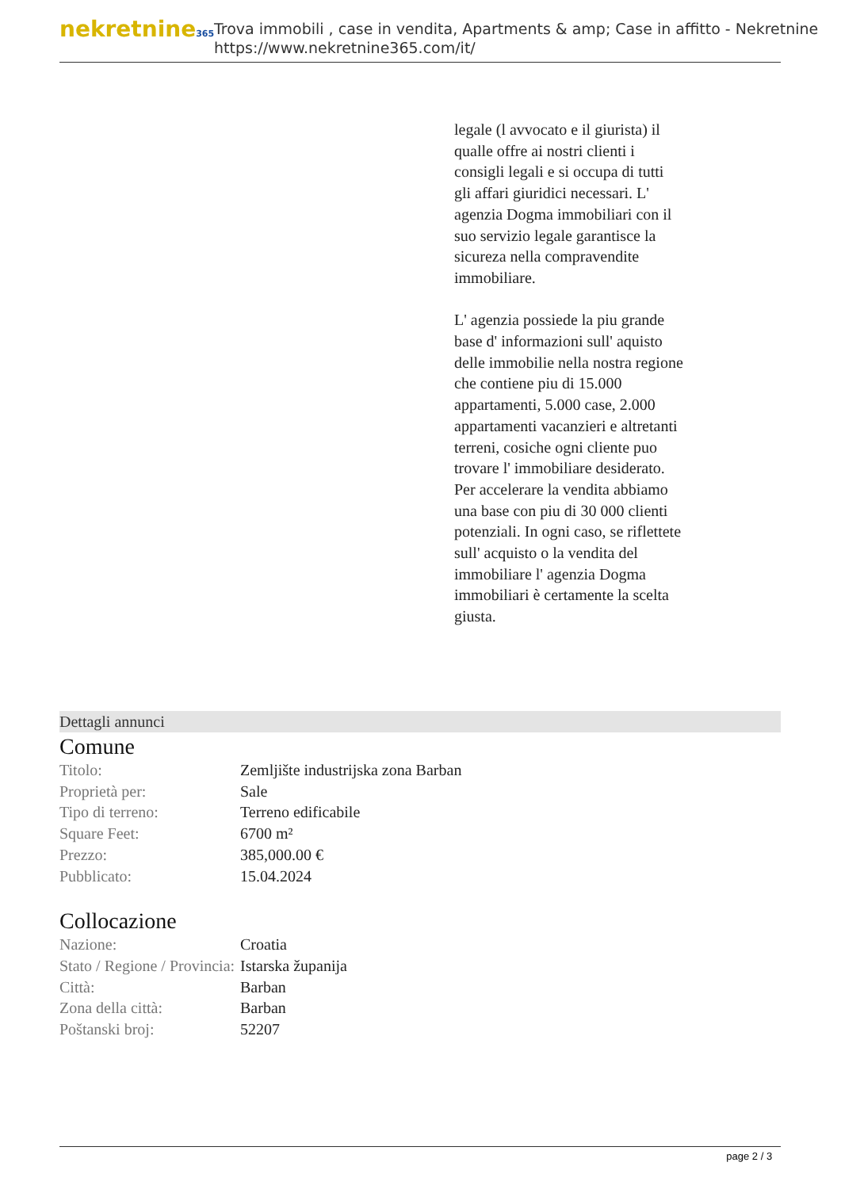nekretnine365
Trova immobili , case in vendita, Apartments & amp; Case in affitto - Nekretnine
https://www.nekretnine365.com/it/
legale (l avvocato e il giurista) il qualle offre ai nostri clienti i consigli legali e si occupa di tutti gli affari giuridici necessari. L' agenzia Dogma immobiliari con il suo servizio legale garantisce la sicureza nella compravendite immobiliare.
L' agenzia possiede la piu grande base d' informazioni sull' aquisto delle immobilie nella nostra regione che contiene piu di 15.000 appartamenti, 5.000 case, 2.000 appartamenti vacanzieri e altretanti terreni, cosiche ogni cliente puo trovare l' immobiliare desiderato. Per accelerare la vendita abbiamo una base con piu di 30 000 clienti potenziali. In ogni caso, se riflettete sull' acquisto o la vendita del immobiliare l' agenzia Dogma immobiliari è certamente la scelta giusta.
Dettagli annunci
Comune
| Titolo: | Zemljište industrijska zona Barban |
| Proprietà per: | Sale |
| Tipo di terreno: | Terreno edificabile |
| Square Feet: | 6700 m² |
| Prezzo: | 385,000.00 € |
| Pubblicato: | 15.04.2024 |
Collocazione
| Nazione: | Croatia |
| Stato / Regione / Provincia: | Istarska županija |
| Città: | Barban |
| Zona della città: | Barban |
| Poštanski broj: | 52207 |
page 2 / 3